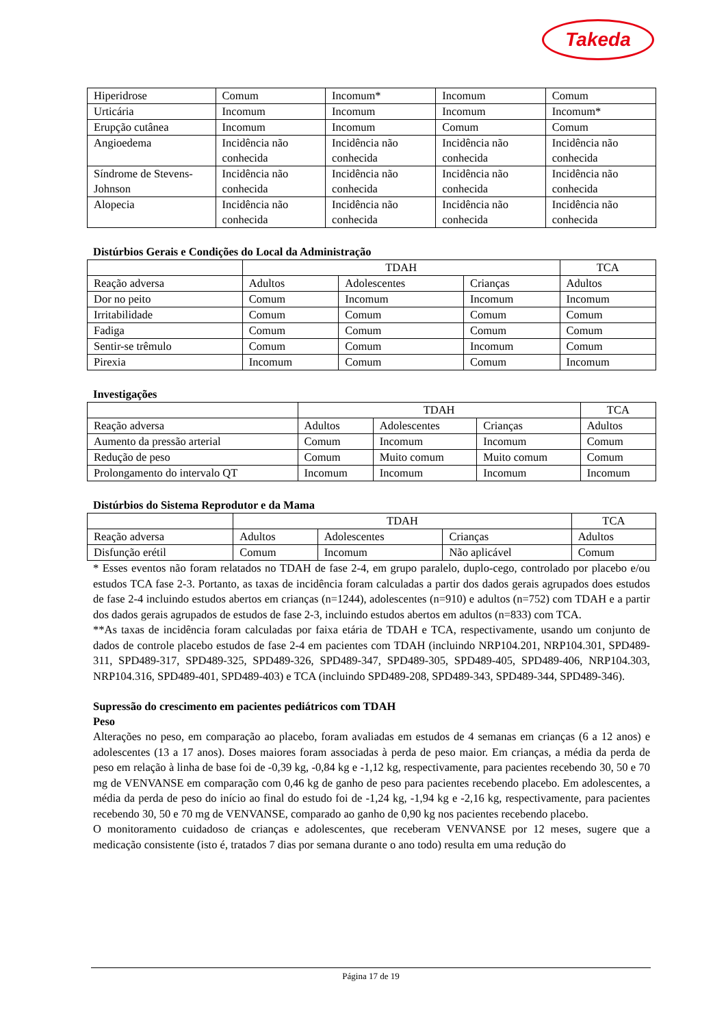Takeda
| Hiperidrose | Comum | Incomum* | Incomum | Comum |
| Urticária | Incomum | Incomum | Incomum | Incomum* |
| Erupção cutânea | Incomum | Incomum | Comum | Comum |
| Angioedema | Incidência não conhecida | Incidência não conhecida | Incidência não conhecida | Incidência não conhecida |
| Síndrome de Stevens-Johnson | Incidência não conhecida | Incidência não conhecida | Incidência não conhecida | Incidência não conhecida |
| Alopecia | Incidência não conhecida | Incidência não conhecida | Incidência não conhecida | Incidência não conhecida |
Distúrbios Gerais e Condições do Local da Administração
| | TDAH | | | TCA |
| --- | --- | --- | --- | --- |
| Reação adversa | Adultos | Adolescentes | Crianças | Adultos |
| Dor no peito | Comum | Incomum | Incomum | Incomum |
| Irritabilidade | Comum | Comum | Comum | Comum |
| Fadiga | Comum | Comum | Comum | Comum |
| Sentir-se trêmulo | Comum | Comum | Incomum | Comum |
| Pirexia | Incomum | Comum | Comum | Incomum |
Investigações
| | TDAH | | | TCA |
| --- | --- | --- | --- | --- |
| Reação adversa | Adultos | Adolescentes | Crianças | Adultos |
| Aumento da pressão arterial | Comum | Incomum | Incomum | Comum |
| Redução de peso | Comum | Muito comum | Muito comum | Comum |
| Prolongamento do intervalo QT | Incomum | Incomum | Incomum | Incomum |
Distúrbios do Sistema Reprodutor e da Mama
| | TDAH | | | TCA |
| --- | --- | --- | --- | --- |
| Reação adversa | Adultos | Adolescentes | Crianças | Adultos |
| Disfunção erétil | Comum | Incomum | Não aplicável | Comum |
* Esses eventos não foram relatados no TDAH de fase 2-4, em grupo paralelo, duplo-cego, controlado por placebo e/ou estudos TCA fase 2-3. Portanto, as taxas de incidência foram calculadas a partir dos dados gerais agrupados does estudos de fase 2-4 incluindo estudos abertos em crianças (n=1244), adolescentes (n=910) e adultos (n=752) com TDAH e a partir dos dados gerais agrupados de estudos de fase 2-3, incluindo estudos abertos em adultos (n=833) com TCA.
**As taxas de incidência foram calculadas por faixa etária de TDAH e TCA, respectivamente, usando um conjunto de dados de controle placebo estudos de fase 2-4 em pacientes com TDAH (incluindo NRP104.201, NRP104.301, SPD489-311, SPD489-317, SPD489-325, SPD489-326, SPD489-347, SPD489-305, SPD489-405, SPD489-406, NRP104.303, NRP104.316, SPD489-401, SPD489-403) e TCA (incluindo SPD489-208, SPD489-343, SPD489-344, SPD489-346).
Supressão do crescimento em pacientes pediátricos com TDAH
Peso
Alterações no peso, em comparação ao placebo, foram avaliadas em estudos de 4 semanas em crianças (6 a 12 anos) e adolescentes (13 a 17 anos). Doses maiores foram associadas à perda de peso maior. Em crianças, a média da perda de peso em relação à linha de base foi de -0,39 kg, -0,84 kg e -1,12 kg, respectivamente, para pacientes recebendo 30, 50 e 70 mg de VENVANSE em comparação com 0,46 kg de ganho de peso para pacientes recebendo placebo. Em adolescentes, a média da perda de peso do início ao final do estudo foi de -1,24 kg, -1,94 kg e -2,16 kg, respectivamente, para pacientes recebendo 30, 50 e 70 mg de VENVANSE, comparado ao ganho de 0,90 kg nos pacientes recebendo placebo.
O monitoramento cuidadoso de crianças e adolescentes, que receberam VENVANSE por 12 meses, sugere que a medicação consistente (isto é, tratados 7 dias por semana durante o ano todo) resulta em uma redução do
Página 17 de 19